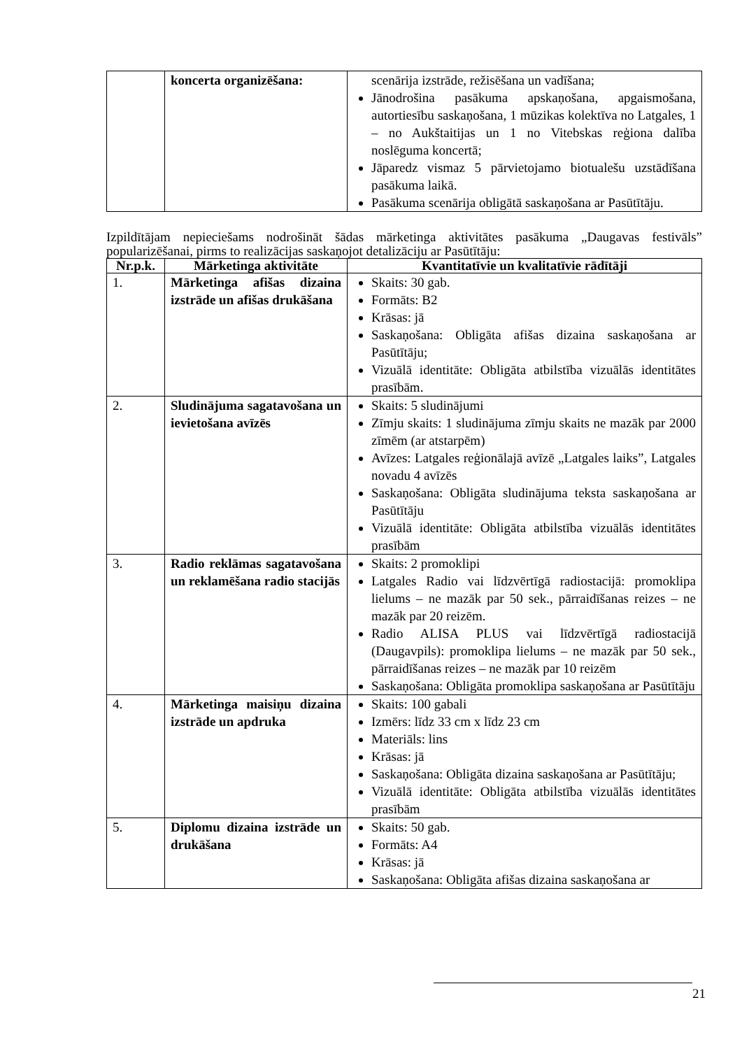| | koncerta organizēšana: | scenārija izstrāde, režisēšana un vadīšana; Jānodrošina pasākuma apskaņošana, apgaismošana, autortiesību saskaņošana, 1 mūzikas kolektīva no Latgales, 1 – no Aukštaitijas un 1 no Vitebskas reģiona dalība noslēguma koncertā; Jāparedz vismaz 5 pārvietojamo biotualešu uzstādīšana pasākuma laikā. Pasākuma scenārija obligātā saskaņošana ar Pasūtītāju. |
Izpildītājam nepieciešams nodrošināt šādas mārketinga aktivitātes pasākuma „Daugavas festivāls” popularizēšanai, pirms to realizācijas saskaņojot detalizāciju ar Pasūtītāju:
| Nr.p.k. | Mārketinga aktivitāte | Kvantitatīvie un kvalitatīvie rādītāji |
| --- | --- | --- |
| 1. | Mārketinga afišas dizaina izstrāde un afišas drukāšana | Skaits: 30 gab. Formāts: B2 Krāsas: jā Saskaņošana: Obligāta afišas dizaina saskaņošana ar Pasūtītāju; Vizuālā identitāte: Obligāta atbilstība vizuālās identitātes prasībām. |
| 2. | Sludinājuma sagatavošana un ievietošana avīzēs | Skaits: 5 sludinājumi Zīmju skaits: 1 sludinājuma zīmju skaits ne mazāk par 2000 zīmēm (ar atstarpēm) Avīzes: Latgales reģionālajā avīzē „Latgales laiks”, Latgales novadu 4 avīzēs Saskaņošana: Obligāta sludinājuma teksta saskaņošana ar Pasūtītāju Vizuālā identitāte: Obligāta atbilstība vizuālās identitātes prasībām |
| 3. | Radio reklāmas sagatavošana un reklamēšana radio stacijās | Skaits: 2 promoklipi Latgales Radio vai līdzvērtīgā radiostacijā: promoklipa lielums – ne mazāk par 50 sek., pārraidīšanas reizes – ne mazāk par 20 reizēm. Radio ALISA PLUS vai līdzvērtīgā radiostacijā (Daugavpils): promoklipa lielums – ne mazāk par 50 sek., pārraidīšanas reizes – ne mazāk par 10 reizēm Saskaņošana: Obligāta promoklipa saskaņošana ar Pasūtītāju |
| 4. | Mārketinga maisiņu dizaina izstrāde un apdruka | Skaits: 100 gabali Izmērs: līdz 33 cm x līdz 23 cm Materiāls: lins Krāsas: jā Saskaņošana: Obligāta dizaina saskaņošana ar Pasūtītāju; Vizuālā identitāte: Obligāta atbilstība vizuālās identitātes prasībām |
| 5. | Diplomu dizaina izstrāde un drukāšana | Skaits: 50 gab. Formāts: A4 Krāsas: jā Saskaņošana: Obligāta afišas dizaina saskaņošana ar |
21